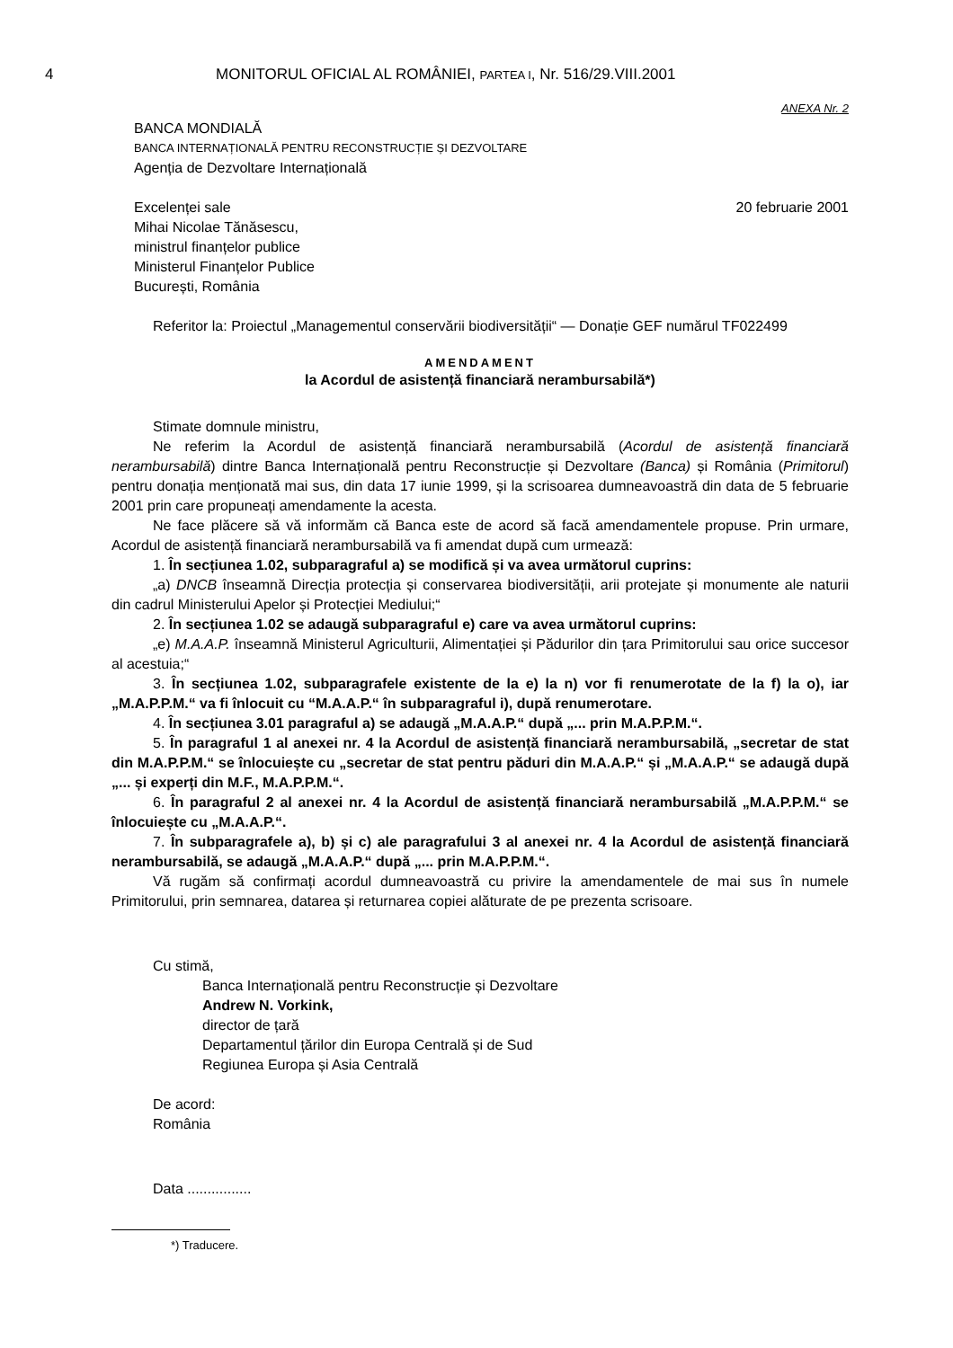4 MONITORUL OFICIAL AL ROMÂNIEI, PARTEA I, Nr. 516/29.VIII.2001
ANEXA Nr. 2
BANCA MONDIALĂ
BANCA INTERNAȚIONALĂ PENTRU RECONSTRUCȚIE ȘI DEZVOLTARE
Agenția de Dezvoltare Internațională
Excelenței sale
Mihai Nicolae Tănăsescu,
ministrul finanțelor publice
Ministerul Finanțelor Publice
București, România
20 februarie 2001
Referitor la: Proiectul „Managementul conservării biodiversității“ — Donație GEF numărul TF022499
AMENDAMENT
la Acordul de asistență financiară nerambursabilă*)
Stimate domnule ministru,
Ne referim la Acordul de asistență financiară nerambursabilă (Acordul de asistență financiară nerambursabilă) dintre Banca Internațională pentru Reconstrucție și Dezvoltare (Banca) și România (Primitorul) pentru donația menționată mai sus, din data 17 iunie 1999, și la scrisoarea dumneavoastră din data de 5 februarie 2001 prin care propuneați amendamente la acesta.
Ne face plăcere să vă informăm că Banca este de acord să facă amendamentele propuse. Prin urmare, Acordul de asistență financiară nerambursabilă va fi amendat după cum urmează:
1. În secțiunea 1.02, subparagraful a) se modifică și va avea următorul cuprins:
„a) DNCB înseamnă Direcția protecția și conservarea biodiversității, arii protejate și monumente ale naturii din cadrul Ministerului Apelor și Protecției Mediului;“
2. În secțiunea 1.02 se adaugă subparagraful e) care va avea următorul cuprins:
„e) M.A.A.P. înseamnă Ministerul Agriculturii, Alimentației și Pădurilor din țara Primitorului sau orice succesor al acestuia;“
3. În secțiunea 1.02, subparagrafele existente de la e) la n) vor fi renumerotate de la f) la o), iar „M.A.P.P.M.“ va fi înlocuit cu “M.A.A.P.“ în subparagraful i), după renumerotare.
4. În secțiunea 3.01 paragraful a) se adaugă „M.A.A.P.“ după „... prin M.A.P.P.M.“.
5. În paragraful 1 al anexei nr. 4 la Acordul de asistență financiară nerambursabilă, „secretar de stat din M.A.P.P.M.“ se înlocuiește cu „secretar de stat pentru păduri din M.A.A.P.“ și „M.A.A.P.“ se adaugă după „... și experți din M.F., M.A.P.P.M.“.
6. În paragraful 2 al anexei nr. 4 la Acordul de asistență financiară nerambursabilă „M.A.P.P.M.“ se înlocuiește cu „M.A.A.P.“.
7. În subparagrafele a), b) și c) ale paragrafului 3 al anexei nr. 4 la Acordul de asistență financiară nerambursabilă, se adaugă „M.A.A.P.“ după „... prin M.A.P.P.M.“.
Vă rugăm să confirmați acordul dumneavoastră cu privire la amendamentele de mai sus în numele Primitorului, prin semnarea, datarea și returnarea copiei alăturate de pe prezenta scrisoare.
Cu stimă,
Banca Internațională pentru Reconstrucție și Dezvoltare
Andrew N. Vorkink,
director de țară
Departamentul țărilor din Europa Centrală și de Sud
Regiunea Europa și Asia Centrală
De acord:
România
Data ................
*) Traducere.